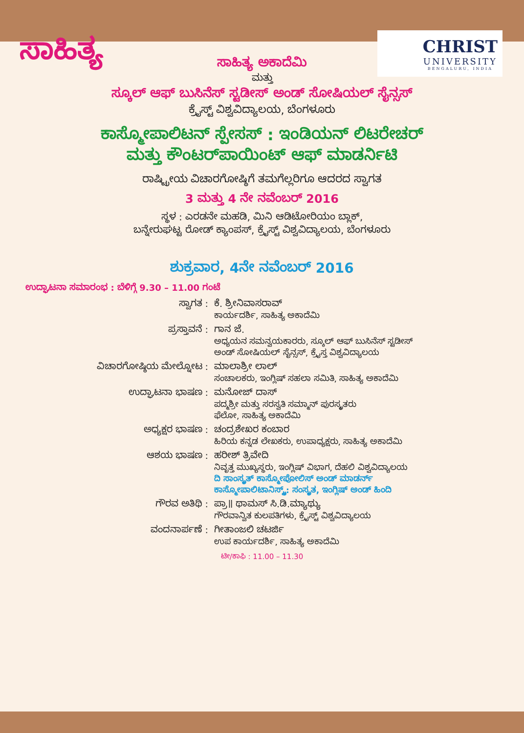ಸಾಹಿತ್ಯ
CHRIST
UNIVERSITY
BENGALURU, INDIA
ಸಾಹಿತ್ಯ ಅಕಾದೆಮಿ
ಮತ್ತು
ಸ್ಕೂಲ್ ಆಫ್ ಬುಸಿನೆಸ್ ಸ್ಟಡೀಸ್ ಅಂಡ್ ಸೋಷಿಯಲ್ ಸೈನ್ಸಸ್
ಕ್ರೈಸ್ಟ್ ವಿಶ್ವವಿದ್ಯಾಲಯ, ಬೆಂಗಳೂರು
ಕಾಸ್ಮೋಪಾಲಿಟನ್ ಸ್ಪೇಸಸ್ : ಇಂಡಿಯನ್ ಲಿಟರೇಚರ್
ಮತ್ತು ಕೌಂಟರ್‌ಪಾಯಿಂಟ್ ಆಫ್ ಮಾಡರ್ನಿಟಿ
ರಾಷ್ಟ್ರೀಯ ವಿಚಾರಗೋಷ್ಠಿಗೆ ತಮಗೆಲ್ಲರಿಗೂ ಆದರದ ಸ್ವಾಗತ
3 ಮತ್ತು 4 ನೇ ನವೆಂಬರ್ 2016
ಸ್ಥಳ : ಎರಡನೇ ಮಹಡಿ, ಮಿನಿ ಆಡಿಟೋರಿಯಂ ಬ್ಲಾಕ್,
ಬನ್ನೇರುಘಟ್ಟ ರೋಡ್ ಕ್ಯಾಂಪಸ್, ಕ್ರೈಸ್ಟ್ ವಿಶ್ವವಿದ್ಯಾಲಯ, ಬೆಂಗಳೂರು
ಶುಕ್ರವಾರ, 4ನೇ ನವೆಂಬರ್ 2016
ಉದ್ಘಾಟನಾ ಸಮಾರಂಭ : ಬೆಳಿಗ್ಗೆ 9.30 – 11.00 ಗಂಟೆ
| ಸ್ವಾಗತ : | ಕೆ. ಶ್ರೀನಿವಾಸರಾವ್ ಕಾರ್ಯದರ್ಶಿ, ಸಾಹಿತ್ಯ ಅಕಾದೆಮಿ |
| ಪ್ರಸ್ತಾವನೆ : | ಗಾನ ಜೆ. ಅಧ್ಯಯನ ಸಮನ್ವಯಕಾರರು, ಸ್ಕೂಲ್ ಆಫ್ ಬುಸಿನೆಸ್ ಸ್ಟಡೀಸ್ ಅಂಡ್ ಸೋಷಿಯಲ್ ಸೈನ್ಸಸ್, ಕ್ರೈಸ್ತ ವಿಶ್ವವಿದ್ಯಾಲಯ |
| ವಿಚಾರಗೋಷ್ಠಿಯ ಮೇಲ್ನೋಟ : | ಮಾಲಾಶ್ರೀ ಲಾಲ್ ಸಂಚಾಲಕರು, ಇಂಗ್ಲಿಷ್ ಸಹಲಾ ಸಮಿತಿ, ಸಾಹಿತ್ಯ ಅಕಾದೆಮಿ |
| ಉದ್ಘಾಟನಾ ಭಾಷಣ : | ಮನೋಜ್ ದಾಸ್ ಪದ್ಮಶ್ರೀ ಮತ್ತು ಸರಸ್ವತಿ ಸಮ್ಮಾನ್ ಪುರಸ್ಕೃತರು ಫೆಲೋ, ಸಾಹಿತ್ಯ ಅಕಾದೆಮಿ |
| ಅಧ್ಯಕ್ಷರ ಭಾಷಣ : | ಚಂದ್ರಶೇಖರ ಕಂಬಾರ ಹಿರಿಯ ಕನ್ನಡ ಲೇಖಕರು, ಉಪಾಧ್ಯಕ್ಷರು, ಸಾಹಿತ್ಯ ಅಕಾದೆಮಿ |
| ಆಶಯ ಭಾಷಣ : | ಹರೀಶ್ ತ್ರಿವೇದಿ ನಿವೃತ್ತ ಮುಖ್ಯಸ್ಥರು, ಇಂಗ್ಲಿಷ್ ವಿಭಾಗ, ದೆಹಲಿ ವಿಶ್ವವಿದ್ಯಾಲಯ ದಿ ಸಾಂಸ್ಕೃತ್ ಕಾಸ್ಮೋಪೋಲಿಸ್ ಅಂಡ್ ಮಾಡರ್ನ್ ಕಾಸ್ಮೋಪಾಲಿಟಾನಿಸ್ಮ್ಸ್: ಸಂಸ್ಕೃತ, ಇಂಗ್ಲಿಷ್ ಅಂಡ್ ಹಿಂದಿ |
| ಗೌರವ ಅತಿಥಿ : | ಪ್ರಾ॥ ಥಾಮಸ್ ಸಿ.ಡಿ.ಮ್ಯಾಥ್ಯು ಗೌರವಾನ್ವಿತ ಕುಲಪತಿಗಳು, ಕ್ರೈಸ್ಟ್ ವಿಶ್ವವಿದ್ಯಾಲಯ |
| ವಂದನಾರ್ಪಣೆ : | ಗೀತಾಂಜಲಿ ಚಟರ್ಜಿ ಉಪ ಕಾರ್ಯದರ್ಶಿ, ಸಾಹಿತ್ಯ ಅಕಾದೆಮಿ |
ಟೀ/ಕಾಫಿ : 11.00 – 11.30